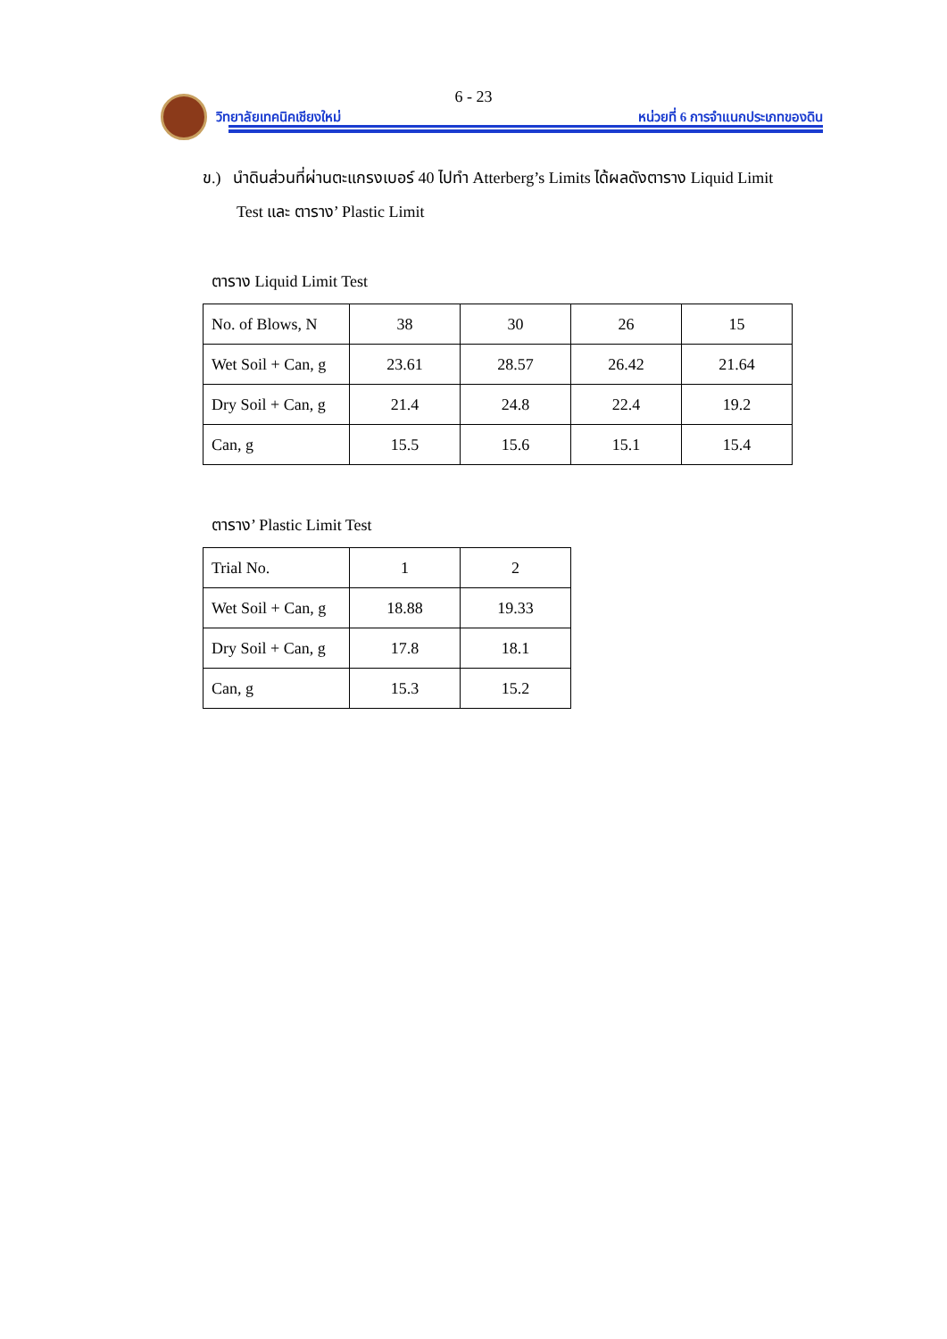6 - 23
วิทยาลัยเทคนิคเชียงใหม่
หน่วยที่ 6 การจำแนกประเภทของดิน
ข.) นำดินส่วนที่ผ่านตะแกรงเบอร์ 40 ไปทำ Atterberg’s Limits ได้ผลดังตาราง Liquid Limit
Test และ ตาราง’ Plastic Limit
ตาราง Liquid Limit Test
| No. of Blows, N | 38 | 30 | 26 | 15 |
| Wet Soil + Can, g | 23.61 | 28.57 | 26.42 | 21.64 |
| Dry Soil + Can, g | 21.4 | 24.8 | 22.4 | 19.2 |
| Can, g | 15.5 | 15.6 | 15.1 | 15.4 |
ตาราง’ Plastic Limit Test
| Trial No. | 1 | 2 |
| Wet Soil + Can, g | 18.88 | 19.33 |
| Dry Soil + Can, g | 17.8 | 18.1 |
| Can, g | 15.3 | 15.2 |